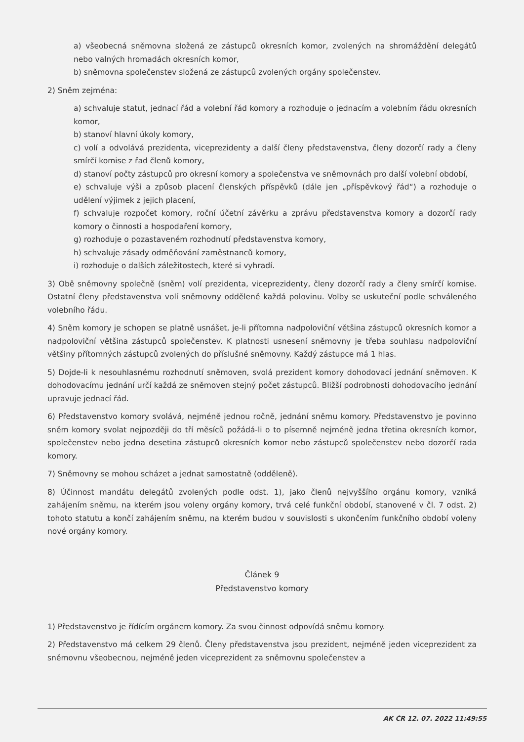a) všeobecná sněmovna složená ze zástupců okresních komor, zvolených na shromáždění delegátů nebo valných hromadách okresních komor,
b) sněmovna společenstev složená ze zástupců zvolených orgány společenstev.
2) Sněm zejména:
a) schvaluje statut, jednací řád a volební řád komory a rozhoduje o jednacím a volebním řádu okresních komor,
b) stanoví hlavní úkoly komory,
c) volí a odvolává prezidenta, viceprezidenty a další členy představenstva, členy dozorčí rady a členy smírčí komise z řad členů komory,
d) stanoví počty zástupců pro okresní komory a společenstva ve sněmovnách pro další volební období,
e) schvaluje výši a způsob placení členských příspěvků (dále jen „příspěvkový řád“) a rozhoduje o udělení výjimek z jejich placení,
f) schvaluje rozpočet komory, roční účetní závěrku a zprávu představenstva komory a dozorčí rady komory o činnosti a hospodaření komory,
g) rozhoduje o pozastaveném rozhodnutí představenstva komory,
h) schvaluje zásady odměňování zaměstnanců komory,
i) rozhoduje o dalších záležitostech, které si vyhradí.
3) Obě sněmovny společně (sněm) volí prezidenta, viceprezidenty, členy dozorčí rady a členy smírčí komise. Ostatní členy představenstva volí sněmovny odděleně každá polovinu. Volby se uskuteční podle schváleného volebního řádu.
4) Sněm komory je schopen se platně usnášet, je-li přítomna nadpoloviční většina zástupců okresních komor a nadpoloviční většina zástupců společenstev. K platnosti usnesení sněmovny je třeba souhlasu nadpoloviční většiny přítomných zástupců zvolených do příslušné sněmovny. Každý zástupce má 1 hlas.
5) Dojde-li k nesouhlasnému rozhodnutí sněmoven, svolá prezident komory dohodovací jednání sněmoven. K dohodovacímu jednání určí každá ze sněmoven stejný počet zástupců. Bližší podrobnosti dohodovacího jednání upravuje jednací řád.
6) Představenstvo komory svolává, nejméně jednou ročně, jednání sněmu komory. Představenstvo je povinno sněm komory svolat nejpozději do tří měsíců požádá-li o to písemně nejméně jedna třetina okresních komor, společenstev nebo jedna desetina zástupců okresních komor nebo zástupců společenstev nebo dozorčí rada komory.
7) Sněmovny se mohou scházet a jednat samostatně (odděleně).
8) Účinnost mandátu delegátů zvolených podle odst. 1), jako členů nejvyššího orgánu komory, vzniká zahájením sněmu, na kterém jsou voleny orgány komory, trvá celé funkční období, stanovené v čl. 7 odst. 2) tohoto statutu a končí zahájením sněmu, na kterém budou v souvislosti s ukončením funkčního období voleny nové orgány komory.
Článek 9
Představenstvo komory
1) Představenstvo je řídícím orgánem komory. Za svou činnost odpovídá sněmu komory.
2) Představenstvo má celkem 29 členů. Členy představenstva jsou prezident, nejméně jeden viceprezident za sněmovnu všeobecnou, nejméně jeden viceprezident za sněmovnu společenstev a
AK ČR 12. 07. 2022 11:49:55